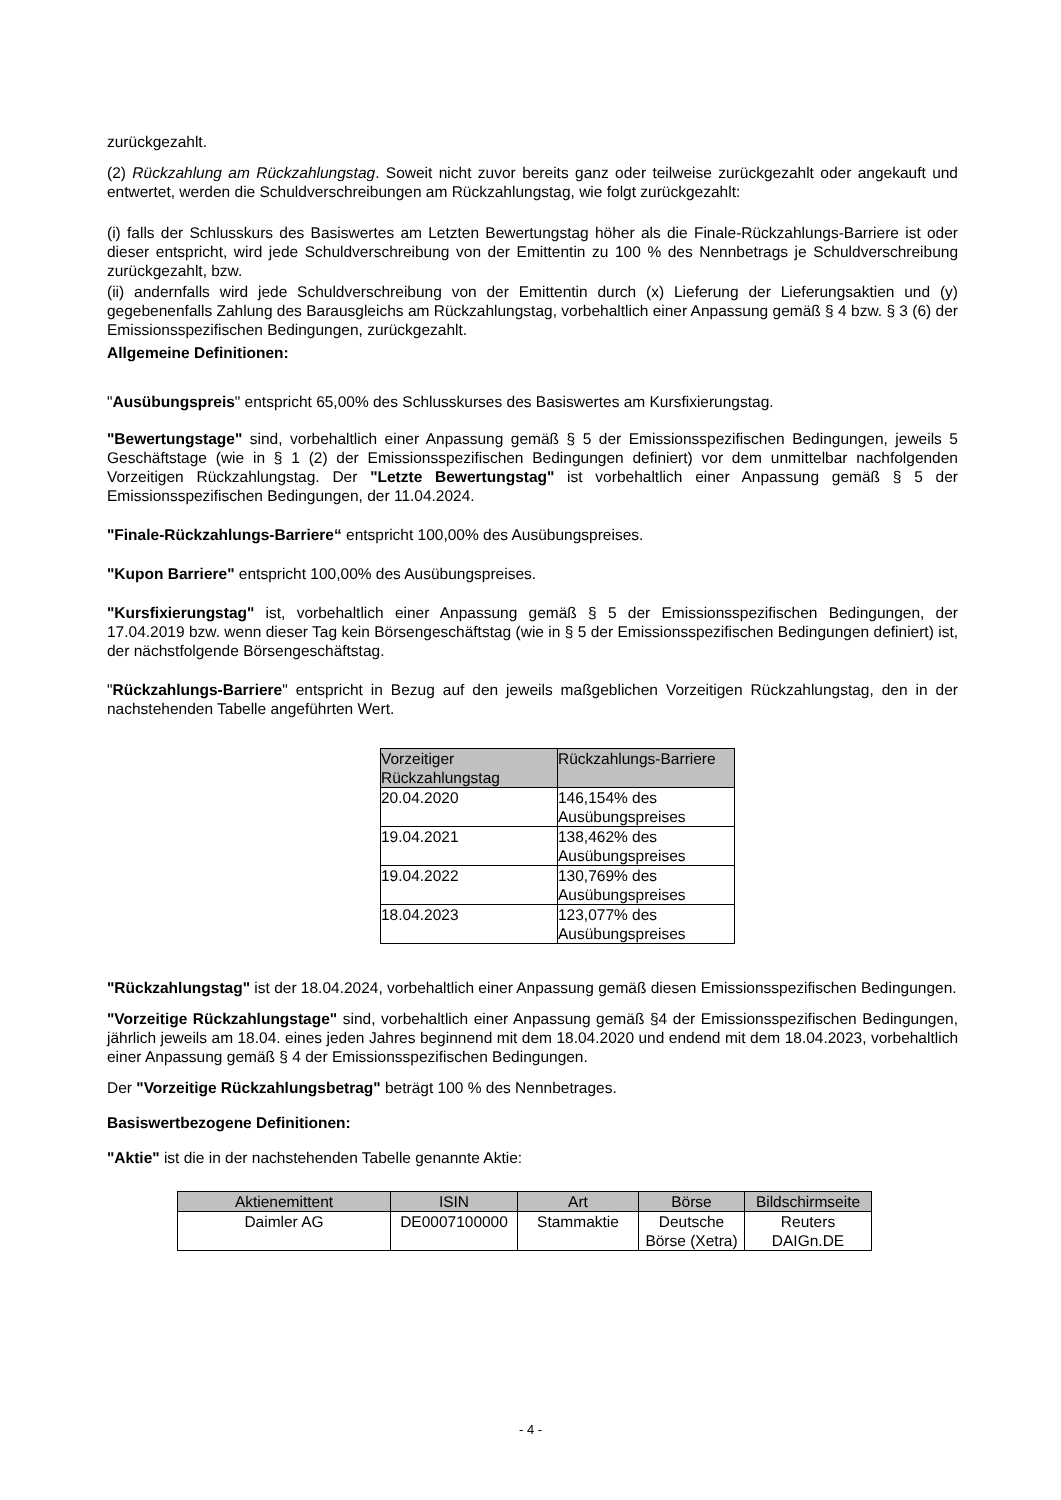zurückgezahlt.
(2) Rückzahlung am Rückzahlungstag. Soweit nicht zuvor bereits ganz oder teilweise zurückgezahlt oder angekauft und entwertet, werden die Schuldverschreibungen am Rückzahlungstag, wie folgt zurückgezahlt:
(i) falls der Schlusskurs des Basiswertes am Letzten Bewertungstag höher als die Finale-Rückzahlungs-Barriere ist oder dieser entspricht, wird jede Schuldverschreibung von der Emittentin zu 100 % des Nennbetrags je Schuldverschreibung zurückgezahlt, bzw.
(ii) andernfalls wird jede Schuldverschreibung von der Emittentin durch (x) Lieferung der Lieferungsaktien und (y) gegebenenfalls Zahlung des Barausgleichs am Rückzahlungstag, vorbehaltlich einer Anpassung gemäß § 4 bzw. § 3 (6) der Emissionsspezifischen Bedingungen, zurückgezahlt.
Allgemeine Definitionen:
"Ausübungspreis" entspricht 65,00% des Schlusskurses des Basiswertes am Kursfixierungstag.
"Bewertungstage" sind, vorbehaltlich einer Anpassung gemäß § 5 der Emissionsspezifischen Bedingungen, jeweils 5 Geschäftstage (wie in § 1 (2) der Emissionsspezifischen Bedingungen definiert) vor dem unmittelbar nachfolgenden Vorzeitigen Rückzahlungstag. Der "Letzte Bewertungstag" ist vorbehaltlich einer Anpassung gemäß § 5 der Emissionsspezifischen Bedingungen, der 11.04.2024.
"Finale-Rückzahlungs-Barriere“ entspricht 100,00% des Ausübungspreises.
"Kupon Barriere" entspricht 100,00% des Ausübungspreises.
"Kursfixierungstag" ist, vorbehaltlich einer Anpassung gemäß § 5 der Emissionsspezifischen Bedingungen, der 17.04.2019 bzw. wenn dieser Tag kein Börsengeschäftstag (wie in § 5 der Emissionsspezifischen Bedingungen definiert) ist, der nächstfolgende Börsengeschäftstag.
"Rückzahlungs-Barriere" entspricht in Bezug auf den jeweils maßgeblichen Vorzeitigen Rückzahlungstag, den in der nachstehenden Tabelle angeführten Wert.
| Vorzeitiger Rückzahlungstag | Rückzahlungs-Barriere |
| --- | --- |
| 20.04.2020 | 146,154% des Ausübungspreises |
| 19.04.2021 | 138,462% des Ausübungspreises |
| 19.04.2022 | 130,769% des Ausübungspreises |
| 18.04.2023 | 123,077% des Ausübungspreises |
"Rückzahlungstag" ist der 18.04.2024, vorbehaltlich einer Anpassung gemäß diesen Emissionsspezifischen Bedingungen.
"Vorzeitige Rückzahlungstage" sind, vorbehaltlich einer Anpassung gemäß §4 der Emissionsspezifischen Bedingungen, jährlich jeweils am 18.04. eines jeden Jahres beginnend mit dem 18.04.2020 und endend mit dem 18.04.2023, vorbehaltlich einer Anpassung gemäß § 4 der Emissionsspezifischen Bedingungen.
Der "Vorzeitige Rückzahlungsbetrag" beträgt 100 % des Nennbetrages.
Basiswertbezogene Definitionen:
"Aktie" ist die in der nachstehenden Tabelle genannte Aktie:
| Aktienemittent | ISIN | Art | Börse | Bildschirmseite |
| --- | --- | --- | --- | --- |
| Daimler AG | DE0007100000 | Stammaktie | Deutsche Börse (Xetra) | Reuters DAIGn.DE |
- 4 -